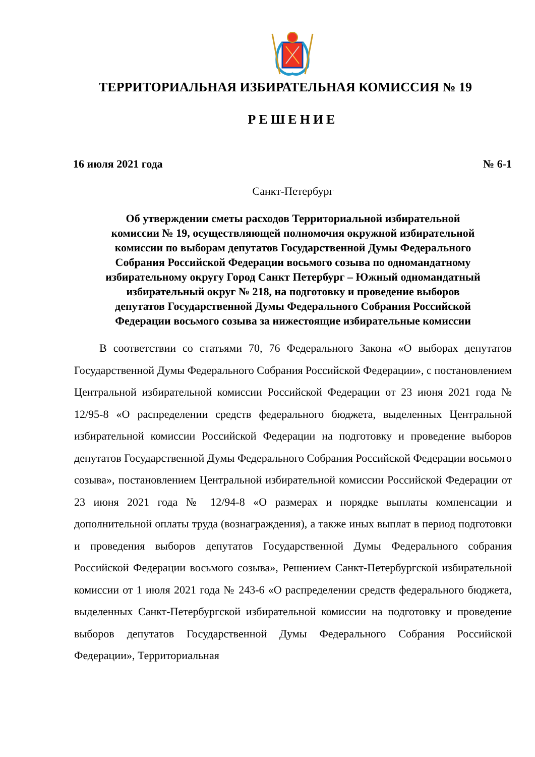ТЕРРИТОРИАЛЬНАЯ ИЗБИРАТЕЛЬНАЯ КОМИССИЯ № 19
РЕШЕНИЕ
16 июля 2021 года № 6-1
Санкт-Петербург
Об утверждении сметы расходов Территориальной избирательной
комиссии № 19, осуществляющей полномочия окружной избирательной
комиссии по выборам депутатов Государственной Думы Федерального
Собрания Российской Федерации восьмого созыва по одномандатному
избирательному округу Город Санкт Петербург – Южный одномандатный
избирательный округ № 218, на подготовку и проведение выборов
депутатов Государственной Думы Федерального Собрания Российской
Федерации восьмого созыва за нижестоящие избирательные комиссии
В соответствии со статьями 70, 76 Федерального Закона «О выборах депутатов Государственной Думы Федерального Собрания Российской Федерации», с постановлением Центральной избирательной комиссии Российской Федерации от 23 июня 2021 года № 12/95-8 «О распределении средств федерального бюджета, выделенных Центральной избирательной комиссии Российской Федерации на подготовку и проведение выборов депутатов Государственной Думы Федерального Собрания Российской Федерации восьмого созыва», постановлением Центральной избирательной комиссии Российской Федерации от 23 июня 2021 года № 12/94-8 «О размерах и порядке выплаты компенсации и дополнительной оплаты труда (вознаграждения), а также иных выплат в период подготовки и проведения выборов депутатов Государственной Думы Федерального собрания Российской Федерации восьмого созыва», Решением Санкт-Петербургской избирательной комиссии от 1 июля 2021 года № 243-6 «О распределении средств федерального бюджета, выделенных Санкт-Петербургской избирательной комиссии на подготовку и проведение выборов депутатов Государственной Думы Федерального Собрания Российской Федерации», Территориальная